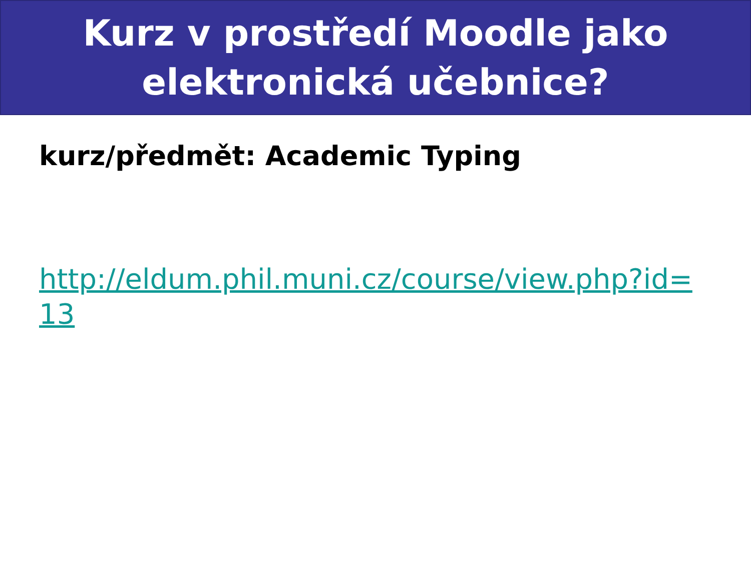Kurz v prostředí Moodle jako
elektronická učebnice?
kurz/předmět: Academic Typing
http://eldum.phil.muni.cz/course/view.php?id=13